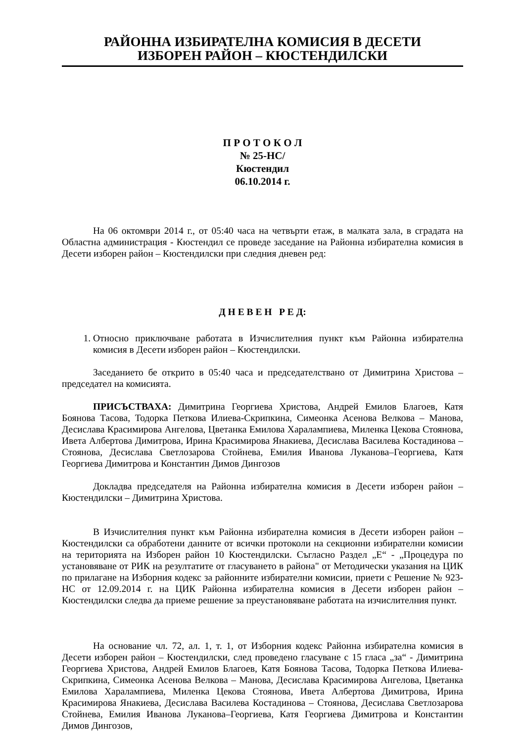РАЙОННА ИЗБИРАТЕЛНА КОМИСИЯ В ДЕСЕТИ
ИЗБОРЕН РАЙОН – КЮСТЕНДИЛСКИ
П Р О Т О К О Л
№ 25-НС/
Кюстендил
06.10.2014 г.
На 06 октомври 2014 г., от 05:40 часа на четвърти етаж, в малката зала, в сградата на Областна администрация - Кюстендил се проведе заседание на Районна избирателна комисия в Десети изборен район – Кюстендилски при следния дневен ред:
Д Н Е В Е Н Р Е Д:
1. Относно приключване работата в Изчислителния пункт към Районна избирателна комисия в Десети изборен район – Кюстендилски.
Заседанието бе открито в 05:40 часа и председателствано от Димитрина Христова – председател на комисията.
ПРИСЪСТВАХА: Димитрина Георгиева Христова, Андрей Емилов Благоев, Катя Боянова Тасова, Тодорка Петкова Илиева-Скрипкина, Симеонка Асенова Велкова – Манова, Десислава Красимирова Ангелова, Цветанка Емилова Харалампиева, Миленка Цекова Стоянова, Ивета Албертова Димитрова, Ирина Красимирова Янакиева, Десислава Василева Костадинова – Стоянова, Десислава Светлозарова Стойнева, Емилия Иванова Луканова–Георгиева, Катя Георгиева Димитрова и Константин Димов Дингозов
Докладва председателя на Районна избирателна комисия в Десети изборен район – Кюстендилски – Димитрина Христова.
В Изчислителния пункт към Районна избирателна комисия в Десети изборен район – Кюстендилски са обработени данните от всички протоколи на секционни избирателни комисии на територията на Изборен район 10 Кюстендилски. Съгласно Раздел „Е“ - „Процедура по установяване от РИК на резултатите от гласуването в района" от Методически указания на ЦИК по прилагане на Изборния кодекс за районните избирателни комисии, приети с Решение № 923-НС от 12.09.2014 г. на ЦИК Районна избирателна комисия в Десети изборен район – Кюстендилски следва да приеме решение за преустановяване работата на изчислителния пункт.
На основание чл. 72, ал. 1, т. 1, от Изборния кодекс Районна избирателна комисия в Десети изборен район – Кюстендилски, след проведено гласуване с 15 гласа „за“ - Димитрина Георгиева Христова, Андрей Емилов Благоев, Катя Боянова Тасова, Тодорка Петкова Илиева-Скрипкина, Симеонка Асенова Велкова – Манова, Десислава Красимирова Ангелова, Цветанка Емилова Харалампиева, Миленка Цекова Стоянова, Ивета Албертова Димитрова, Ирина Красимирова Янакиева, Десислава Василева Костадинова – Стоянова, Десислава Светлозарова Стойнева, Емилия Иванова Луканова–Георгиева, Катя Георгиева Димитрова и Константин Димов Дингозов,